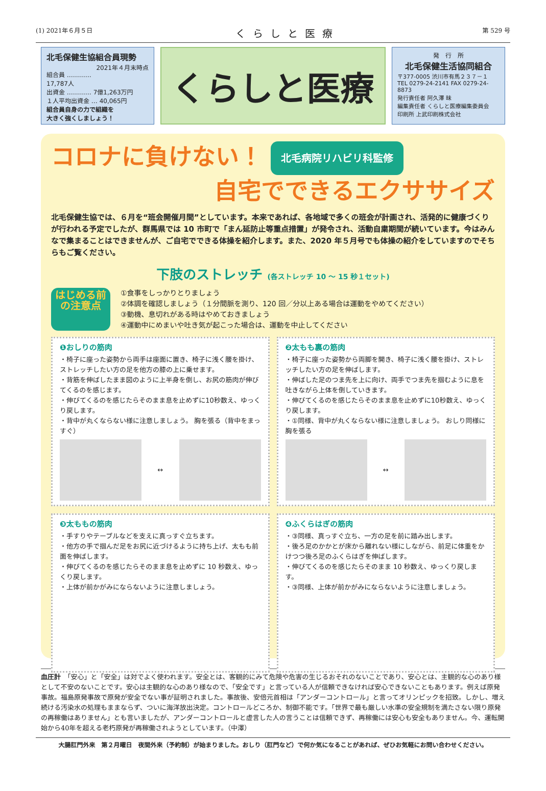(1) 2021年６月５日 くらしと医療 第 529 号
北毛保健生協組合員現勢
2021年４月末時点
組合員 ………… 17,787人
出資金 ………… 7億1,263万円
１人平均出資金 … 40,065円
組合員自身の力で組織を
大きく強くしましょう！
くらしと医療
発　行　所
北毛保健生活協同組合
〒377-0005 渋川市有馬２３７－１
TEL 0279-24-2141 FAX 0279-24-8873
発行責任者 阿久澤 昧
編集責任者 くらしと医療編集委員会
印刷所 上武印刷株式会社
コロナに負けない！ 北毛病院リハビリ科監修
自宅でできるエクササイズ
北毛保健生協では、６月を“班会開催月間”としています。本来であれば、各地域で多くの班会が計画され、活発的に健康づくりが行われる予定でしたが、群馬県では 10 市町で「まん延防止等重点措置」が発令され、活動自粛期間が続いています。今はみんなで集まることはできませんが、ご自宅でできる体操を紹介します。また、2020 年５月号でも体操の紹介をしていますのでそちらもご覧ください。
下肢のストレッチ (各ストレッチ 10 ～ 15 秒１セット)
はじめる前
の注意点
①食事をしっかりとりましょう
②体調を確認しましょう（１分間脈を測り、120 回／分以上ある場合は運動をやめてください）
③動機、息切れがある時はやめておきましょう
④運動中にめまいや吐き気が起こった場合は、運動を中止してください
❶おしりの筋肉
・椅子に座った姿勢から両手は座面に置き、椅子に浅く腰を掛け、ストレッチしたい方の足を他方の膝の上に乗せます。
・背筋を伸ばしたまま図のように上半身を倒し、お尻の筋肉が伸びてくるのを感じます。
・伸びてくるのを感じたらそのまま息を止めずに10秒数え、ゆっくり戻します。
・背中が丸くならない様に注意しましょう。 胸を張る（背中をまっすぐ）
↔
❷太もも裏の筋肉
・椅子に座った姿勢から両脚を開き、椅子に浅く腰を掛け、ストレッチしたい方の足を伸ばします。
・伸ばした足のつま先を上に向け、両手でつま先を掴むように息を吐きながら上体を倒していきます。
・伸びてくるのを感じたらそのまま息を止めずに10秒数え、ゆっくり戻します。
・①同様、背中が丸くならない様に注意しましょう。 おしり同様に胸を張る
↔
❸太ももの筋肉
・手すりやテーブルなどを支えに真っすぐ立ちます。
・他方の手で掴んだ足をお尻に近づけるように持ち上げ、太もも前面を伸ばします。
・伸びてくるのを感じたらそのまま息を止めずに 10 秒数え、ゆっくり戻します。
・上体が前かがみにならないように注意しましょう。
❹ふくらはぎの筋肉
・③同様、真っすぐ立ち、一方の足を前に踏み出します。
・後ろ足のかかとが床から離れない様にしながら、前足に体重をかけつつ後ろ足のふくらはぎを伸ばします。
・伸びてくるのを感じたらそのまま 10 秒数え、ゆっくり戻します。
・③同様、上体が前かがみにならないように注意しましょう。
血圧計　「安心」と「安全」は対でよく使われます。安全とは、客観的にみて危険や危害の生じるおそれのないことであり、安心とは、主観的な心のあり様として不安のないことです。安心は主観的な心のあり様なので、「安全です」と言っている人が信頼できなければ安心できないこともあります。例えば原発事故。福島原発事故で原発が安全でない事が証明されました。事故後、安倍元首相は「アンダーコントロール」と言ってオリンピックを招致。しかし、増え続ける汚染水の処理もままならず、ついに海洋放出決定。コントロールどころか、制御不能です。「世界で最も厳しい水準の安全規制を満たさない限り原発の再稼働はありません」とも言いましたが、アンダーコントロールと虚言した人の言うことは信頼できず、再稼働には安心も安全もありません。今、運転開始から40年を超える老朽原発が再稼働されようとしています。（中澤）
大腸肛門外来　第２月曜日　夜間外来（予約制）が始まりました。おしり（肛門など）で何か気になることがあれば、ぜひお気軽にお問い合わせください。